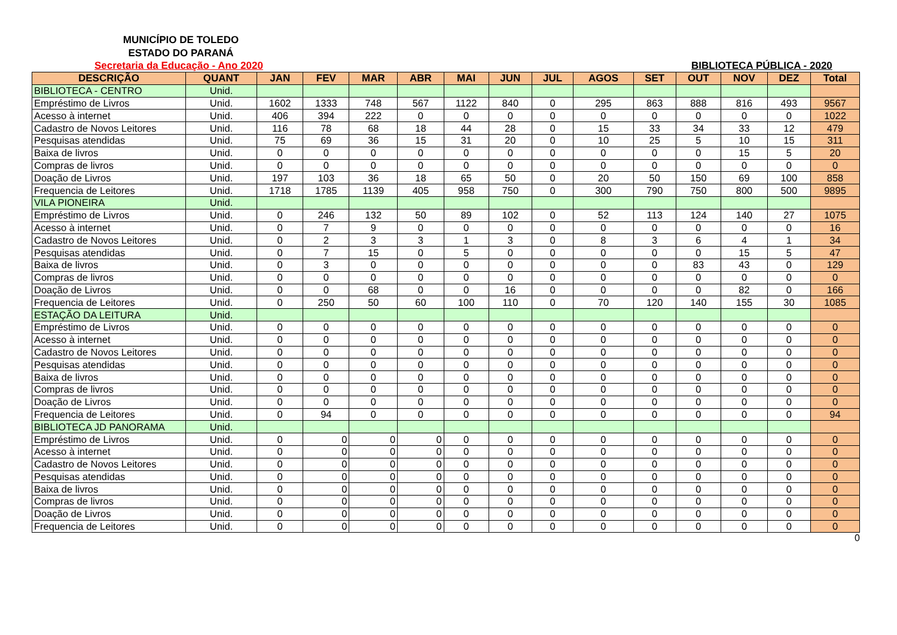MUNICÍPIO DE TOLEDO
ESTADO DO PARANÁ
Secretaria da Educação - Ano 2020
BIBLIOTECA PÚBLICA - 2020
| DESCRIÇÃO | QUANT | JAN | FEV | MAR | ABR | MAI | JUN | JUL | AGOS | SET | OUT | NOV | DEZ | Total |
| --- | --- | --- | --- | --- | --- | --- | --- | --- | --- | --- | --- | --- | --- | --- |
| BIBLIOTECA - CENTRO | Unid. | | | | | | | | | | | | | |
| Empréstimo de Livros | Unid. | 1602 | 1333 | 748 | 567 | 1122 | 840 | 0 | 295 | 863 | 888 | 816 | 493 | 9567 |
| Acesso à internet | Unid. | 406 | 394 | 222 | 0 | 0 | 0 | 0 | 0 | 0 | 0 | 0 | 0 | 1022 |
| Cadastro de Novos Leitores | Unid. | 116 | 78 | 68 | 18 | 44 | 28 | 0 | 15 | 33 | 34 | 33 | 12 | 479 |
| Pesquisas atendidas | Unid. | 75 | 69 | 36 | 15 | 31 | 20 | 0 | 10 | 25 | 5 | 10 | 15 | 311 |
| Baixa de livros | Unid. | 0 | 0 | 0 | 0 | 0 | 0 | 0 | 0 | 0 | 0 | 15 | 5 | 20 |
| Compras de livros | Unid. | 0 | 0 | 0 | 0 | 0 | 0 | 0 | 0 | 0 | 0 | 0 | 0 | 0 |
| Doação de Livros | Unid. | 197 | 103 | 36 | 18 | 65 | 50 | 0 | 20 | 50 | 150 | 69 | 100 | 858 |
| Frequencia de Leitores | Unid. | 1718 | 1785 | 1139 | 405 | 958 | 750 | 0 | 300 | 790 | 750 | 800 | 500 | 9895 |
| VILA PIONEIRA | Unid. | | | | | | | | | | | | | |
| Empréstimo de Livros | Unid. | 0 | 246 | 132 | 50 | 89 | 102 | 0 | 52 | 113 | 124 | 140 | 27 | 1075 |
| Acesso à internet | Unid. | 0 | 7 | 9 | 0 | 0 | 0 | 0 | 0 | 0 | 0 | 0 | 0 | 16 |
| Cadastro de Novos Leitores | Unid. | 0 | 2 | 3 | 3 | 1 | 3 | 0 | 8 | 3 | 6 | 4 | 1 | 34 |
| Pesquisas atendidas | Unid. | 0 | 7 | 15 | 0 | 5 | 0 | 0 | 0 | 0 | 0 | 15 | 5 | 47 |
| Baixa de livros | Unid. | 0 | 3 | 0 | 0 | 0 | 0 | 0 | 0 | 0 | 83 | 43 | 0 | 129 |
| Compras de livros | Unid. | 0 | 0 | 0 | 0 | 0 | 0 | 0 | 0 | 0 | 0 | 0 | 0 | 0 |
| Doação de Livros | Unid. | 0 | 0 | 68 | 0 | 0 | 16 | 0 | 0 | 0 | 0 | 82 | 0 | 166 |
| Frequencia de Leitores | Unid. | 0 | 250 | 50 | 60 | 100 | 110 | 0 | 70 | 120 | 140 | 155 | 30 | 1085 |
| ESTAÇÃO DA LEITURA | Unid. | | | | | | | | | | | | | |
| Empréstimo de Livros | Unid. | 0 | 0 | 0 | 0 | 0 | 0 | 0 | 0 | 0 | 0 | 0 | 0 | 0 |
| Acesso à internet | Unid. | 0 | 0 | 0 | 0 | 0 | 0 | 0 | 0 | 0 | 0 | 0 | 0 | 0 |
| Cadastro de Novos Leitores | Unid. | 0 | 0 | 0 | 0 | 0 | 0 | 0 | 0 | 0 | 0 | 0 | 0 | 0 |
| Pesquisas atendidas | Unid. | 0 | 0 | 0 | 0 | 0 | 0 | 0 | 0 | 0 | 0 | 0 | 0 | 0 |
| Baixa de livros | Unid. | 0 | 0 | 0 | 0 | 0 | 0 | 0 | 0 | 0 | 0 | 0 | 0 | 0 |
| Compras de livros | Unid. | 0 | 0 | 0 | 0 | 0 | 0 | 0 | 0 | 0 | 0 | 0 | 0 | 0 |
| Doação de Livros | Unid. | 0 | 0 | 0 | 0 | 0 | 0 | 0 | 0 | 0 | 0 | 0 | 0 | 0 |
| Frequencia de Leitores | Unid. | 0 | 94 | 0 | 0 | 0 | 0 | 0 | 0 | 0 | 0 | 0 | 0 | 94 |
| BIBLIOTECA JD PANORAMA | Unid. | | | | | | | | | | | | | |
| Empréstimo de Livros | Unid. | 0 | 0 | 0 | 0 | 0 | 0 | 0 | 0 | 0 | 0 | 0 | 0 | 0 |
| Acesso à internet | Unid. | 0 | 0 | 0 | 0 | 0 | 0 | 0 | 0 | 0 | 0 | 0 | 0 | 0 |
| Cadastro de Novos Leitores | Unid. | 0 | 0 | 0 | 0 | 0 | 0 | 0 | 0 | 0 | 0 | 0 | 0 | 0 |
| Pesquisas atendidas | Unid. | 0 | 0 | 0 | 0 | 0 | 0 | 0 | 0 | 0 | 0 | 0 | 0 | 0 |
| Baixa de livros | Unid. | 0 | 0 | 0 | 0 | 0 | 0 | 0 | 0 | 0 | 0 | 0 | 0 | 0 |
| Compras de livros | Unid. | 0 | 0 | 0 | 0 | 0 | 0 | 0 | 0 | 0 | 0 | 0 | 0 | 0 |
| Doação de Livros | Unid. | 0 | 0 | 0 | 0 | 0 | 0 | 0 | 0 | 0 | 0 | 0 | 0 | 0 |
| Frequencia de Leitores | Unid. | 0 | 0 | 0 | 0 | 0 | 0 | 0 | 0 | 0 | 0 | 0 | 0 | 0 |
0